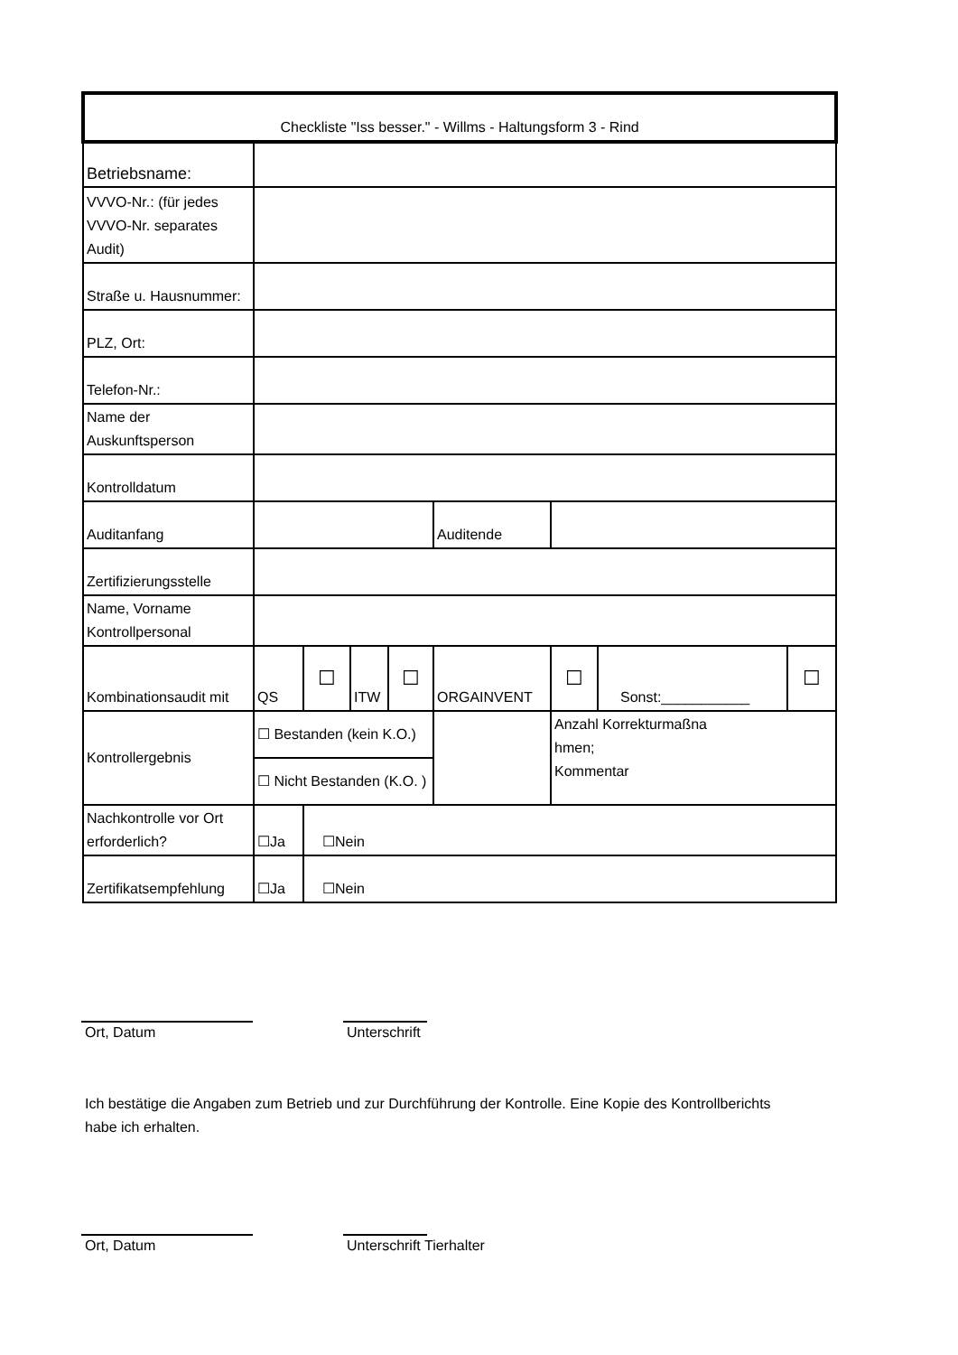| Checkliste "Iss besser." - Willms - Haltungsform 3 - Rind | | | | | | | | |
| Betriebsname: | | | | | | | | |
| VVVO-Nr.: (für jedes VVVO-Nr. separates Audit) | | | | | | | | |
| Straße u. Hausnummer: | | | | | | | | |
| PLZ, Ort: | | | | | | | | |
| Telefon-Nr.: | | | | | | | | |
| Name der Auskunftsperson | | | | | | | | |
| Kontrolldatum | | | | | | | | |
| Auditanfang | | | | | Auditende | | | |
| Zertifizierungsstelle | | | | | | | | |
| Name, Vorname Kontrollpersonal | | | | | | | | |
| Kombinationsaudit mit | QS | ☐ | ITW | ☐ | ORGAINVENT | ☐ | Sonst:___________ | ☐ |
| Kontrollergebnis | ☐ Bestanden (kein K.O.) | | | | | Anzahl Korrekturmaßna hmen; Kommentar | | |
| | ☐ Nicht Bestanden (K.O. ) | | | | | | | |
| Nachkontrolle vor Ort erforderlich? | ☐Ja | ☐Nein | | | | | | |
| Zertifikatsempfehlung | ☐Ja | ☐Nein | | | | | | |
Ort, Datum Unterschrift
Ich bestätige die Angaben zum Betrieb und zur Durchführung der Kontrolle. Eine Kopie des Kontrollberichts habe ich erhalten.
Ort, Datum Unterschrift Tierhalter